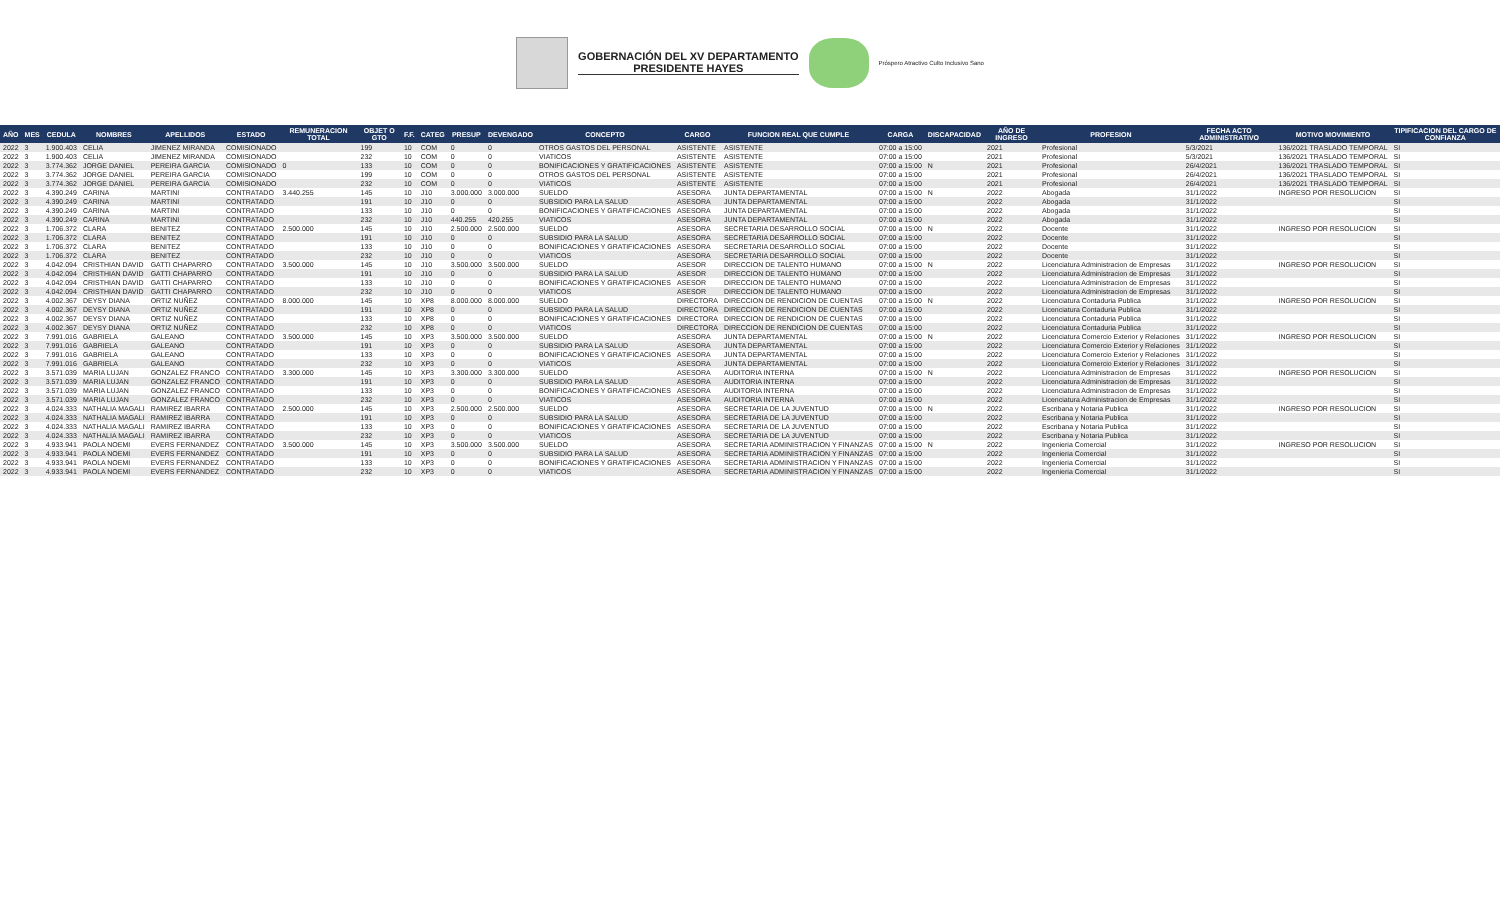GOBERNACIÓN DEL XV DEPARTAMENTO
PRESIDENTE HAYES
Próspero Atractivo Culto Inclusivo Sano
| AÑO | MES | CEDULA | NOMBRES | APELLIDOS | ESTADO | REMUNERACION TOTAL | OBJET O GTO | F.F. | CATEG | PRESUP | DEVENGADO | CONCEPTO | CARGO | FUNCION REAL QUE CUMPLE | CARGA | DISCAPACIDAD | AÑO DE INGRESO | PROFESION | FECHA ACTO ADMINISTRATIVO | MOTIVO MOVIMIENTO | TIPIFICACION DEL CARGO DE CONFIANZA |
| --- | --- | --- | --- | --- | --- | --- | --- | --- | --- | --- | --- | --- | --- | --- | --- | --- | --- | --- | --- | --- | --- |
| 2022 | 3 | 1.900.403 | CELIA | JIMENEZ MIRANDA | COMISIONADO | | 199 | 10 | COM | 0 | 0 | OTROS GASTOS DEL PERSONAL | ASISTENTE | ASISTENTE | 07:00 a 15:00 | | 2021 | Profesional | 5/3/2021 | 136/2021 TRASLADO TEMPORAL | SI |
| 2022 | 3 | 1.900.403 | CELIA | JIMENEZ MIRANDA | COMISIONADO | | 232 | 10 | COM | 0 | 0 | VIATICOS | ASISTENTE | ASISTENTE | 07:00 a 15:00 | | 2021 | Profesional | 5/3/2021 | 136/2021 TRASLADO TEMPORAL | SI |
| 2022 | 3 | 3.774.362 | JORGE DANIEL | PEREIRA GARCIA | COMISIONADO | 0 | 133 | 10 | COM | 0 | 0 | BONIFICACIONES Y GRATIFICACIONES | ASISTENTE | ASISTENTE | 07:00 a 15:00 | N | 2021 | Profesional | 26/4/2021 | 136/2021 TRASLADO TEMPORAL | SI |
| 2022 | 3 | 3.774.362 | JORGE DANIEL | PEREIRA GARCIA | COMISIONADO | | 199 | 10 | COM | 0 | 0 | OTROS GASTOS DEL PERSONAL | ASISTENTE | ASISTENTE | 07:00 a 15:00 | | 2021 | Profesional | 26/4/2021 | 136/2021 TRASLADO TEMPORAL | SI |
| 2022 | 3 | 3.774.362 | JORGE DANIEL | PEREIRA GARCIA | COMISIONADO | | 232 | 10 | COM | 0 | 0 | VIATICOS | ASISTENTE | ASISTENTE | 07:00 a 15:00 | | 2021 | Profesional | 26/4/2021 | 136/2021 TRASLADO TEMPORAL | SI |
| 2022 | 3 | 4.390.249 | CARINA | MARTINI | CONTRATADO | 3.440.255 | 145 | 10 | J10 | 3.000.000 | 3.000.000 | SUELDO | ASESORA | JUNTA DEPARTAMENTAL | 07:00 a 15:00 | N | 2022 | Abogada | 31/1/2022 | INGRESO POR RESOLUCION | SI |
| 2022 | 3 | 4.390.249 | CARINA | MARTINI | CONTRATADO | | 191 | 10 | J10 | 0 | 0 | SUBSIDIO PARA LA SALUD | ASESORA | JUNTA DEPARTAMENTAL | 07:00 a 15:00 | | 2022 | Abogada | 31/1/2022 | | SI |
| 2022 | 3 | 4.390.249 | CARINA | MARTINI | CONTRATADO | | 133 | 10 | J10 | 0 | 0 | BONIFICACIONES Y GRATIFICACIONES | ASESORA | JUNTA DEPARTAMENTAL | 07:00 a 15:00 | | 2022 | Abogada | 31/1/2022 | | SI |
| 2022 | 3 | 4.390.249 | CARINA | MARTINI | CONTRATADO | | 232 | 10 | J10 | 440.255 | 420.255 | VIATICOS | ASESORA | JUNTA DEPARTAMENTAL | 07:00 a 15:00 | | 2022 | Abogada | 31/1/2022 | | SI |
| 2022 | 3 | 1.706.372 | CLARA | BENITEZ | CONTRATADO | 2.500.000 | 145 | 10 | J10 | 2.500.000 | 2.500.000 | SUELDO | ASESORA | SECRETARIA DESARROLLO SOCIAL | 07:00 a 15:00 | N | 2022 | Docente | 31/1/2022 | INGRESO POR RESOLUCION | SI |
| 2022 | 3 | 1.706.372 | CLARA | BENITEZ | CONTRATADO | | 191 | 10 | J10 | 0 | 0 | SUBSIDIO PARA LA SALUD | ASESORA | SECRETARIA DESARROLLO SOCIAL | 07:00 a 15:00 | | 2022 | Docente | 31/1/2022 | | SI |
| 2022 | 3 | 1.706.372 | CLARA | BENITEZ | CONTRATADO | | 133 | 10 | J10 | 0 | 0 | BONIFICACIONES Y GRATIFICACIONES | ASESORA | SECRETARIA DESARROLLO SOCIAL | 07:00 a 15:00 | | 2022 | Docente | 31/1/2022 | | SI |
| 2022 | 3 | 1.706.372 | CLARA | BENITEZ | CONTRATADO | | 232 | 10 | J10 | 0 | 0 | VIATICOS | ASESORA | SECRETARIA DESARROLLO SOCIAL | 07:00 a 15:00 | | 2022 | Docente | 31/1/2022 | | SI |
| 2022 | 3 | 4.042.094 | CRISTHIAN DAVID | GATTI CHAPARRO | CONTRATADO | 3.500.000 | 145 | 10 | J10 | 3.500.000 | 3.500.000 | SUELDO | ASESOR | DIRECCION DE TALENTO HUMANO | 07:00 a 15:00 | N | 2022 | Licenciatura Administracion de Empresas | 31/1/2022 | INGRESO POR RESOLUCION | SI |
| 2022 | 3 | 4.042.094 | CRISTHIAN DAVID | GATTI CHAPARRO | CONTRATADO | | 191 | 10 | J10 | 0 | 0 | SUBSIDIO PARA LA SALUD | ASESOR | DIRECCION DE TALENTO HUMANO | 07:00 a 15:00 | | 2022 | Licenciatura Administracion de Empresas | 31/1/2022 | | SI |
| 2022 | 3 | 4.042.094 | CRISTHIAN DAVID | GATTI CHAPARRO | CONTRATADO | | 133 | 10 | J10 | 0 | 0 | BONIFICACIONES Y GRATIFICACIONES | ASESOR | DIRECCION DE TALENTO HUMANO | 07:00 a 15:00 | | 2022 | Licenciatura Administracion de Empresas | 31/1/2022 | | SI |
| 2022 | 3 | 4.042.094 | CRISTHIAN DAVID | GATTI CHAPARRO | CONTRATADO | | 232 | 10 | J10 | 0 | 0 | VIATICOS | ASESOR | DIRECCION DE TALENTO HUMANO | 07:00 a 15:00 | | 2022 | Licenciatura Administracion de Empresas | 31/1/2022 | | SI |
| 2022 | 3 | 4.002.367 | DEYSY DIANA | ORTIZ NUÑEZ | CONTRATADO | 8.000.000 | 145 | 10 | XP8 | 8.000.000 | 8.000.000 | SUELDO | DIRECTORA | DIRECCION DE RENDICION DE CUENTAS | 07:00 a 15:00 | N | 2022 | Licenciatura Contaduria Publica | 31/1/2022 | INGRESO POR RESOLUCION | SI |
| 2022 | 3 | 4.002.367 | DEYSY DIANA | ORTIZ NUÑEZ | CONTRATADO | | 191 | 10 | XP8 | 0 | 0 | SUBSIDIO PARA LA SALUD | DIRECTORA | DIRECCION DE RENDICION DE CUENTAS | 07:00 a 15:00 | | 2022 | Licenciatura Contaduria Publica | 31/1/2022 | | SI |
| 2022 | 3 | 4.002.367 | DEYSY DIANA | ORTIZ NUÑEZ | CONTRATADO | | 133 | 10 | XP8 | 0 | 0 | BONIFICACIONES Y GRATIFICACIONES | DIRECTORA | DIRECCION DE RENDICION DE CUENTAS | 07:00 a 15:00 | | 2022 | Licenciatura Contaduria Publica | 31/1/2022 | | SI |
| 2022 | 3 | 4.002.367 | DEYSY DIANA | ORTIZ NUÑEZ | CONTRATADO | | 232 | 10 | XP8 | 0 | 0 | VIATICOS | DIRECTORA | DIRECCION DE RENDICION DE CUENTAS | 07:00 a 15:00 | | 2022 | Licenciatura Contaduria Publica | 31/1/2022 | | SI |
| 2022 | 3 | 7.991.016 | GABRIELA | GALEANO | CONTRATADO | 3.500.000 | 145 | 10 | XP3 | 3.500.000 | 3.500.000 | SUELDO | ASESORA | JUNTA DEPARTAMENTAL | 07:00 a 15:00 | N | 2022 | Licenciatura Comercio Exterior y Relaciones | 31/1/2022 | INGRESO POR RESOLUCION | SI |
| 2022 | 3 | 7.991.016 | GABRIELA | GALEANO | CONTRATADO | | 191 | 10 | XP3 | 0 | 0 | SUBSIDIO PARA LA SALUD | ASESORA | JUNTA DEPARTAMENTAL | 07:00 a 15:00 | | 2022 | Licenciatura Comercio Exterior y Relaciones | 31/1/2022 | | SI |
| 2022 | 3 | 7.991.016 | GABRIELA | GALEANO | CONTRATADO | | 133 | 10 | XP3 | 0 | 0 | BONIFICACIONES Y GRATIFICACIONES | ASESORA | JUNTA DEPARTAMENTAL | 07:00 a 15:00 | | 2022 | Licenciatura Comercio Exterior y Relaciones | 31/1/2022 | | SI |
| 2022 | 3 | 7.991.016 | GABRIELA | GALEANO | CONTRATADO | | 232 | 10 | XP3 | 0 | 0 | VIATICOS | ASESORA | JUNTA DEPARTAMENTAL | 07:00 a 15:00 | | 2022 | Licenciatura Comercio Exterior y Relaciones | 31/1/2022 | | SI |
| 2022 | 3 | 3.571.039 | MARIA LUJAN | GONZALEZ FRANCO | CONTRATADO | 3.300.000 | 145 | 10 | XP3 | 3.300.000 | 3.300.000 | SUELDO | ASESORA | AUDITORIA INTERNA | 07:00 a 15:00 | N | 2022 | Licenciatura Administracion de Empresas | 31/1/2022 | INGRESO POR RESOLUCION | SI |
| 2022 | 3 | 3.571.039 | MARIA LUJAN | GONZALEZ FRANCO | CONTRATADO | | 191 | 10 | XP3 | 0 | 0 | SUBSIDIO PARA LA SALUD | ASESORA | AUDITORIA INTERNA | 07:00 a 15:00 | | 2022 | Licenciatura Administracion de Empresas | 31/1/2022 | | SI |
| 2022 | 3 | 3.571.039 | MARIA LUJAN | GONZALEZ FRANCO | CONTRATADO | | 133 | 10 | XP3 | 0 | 0 | BONIFICACIONES Y GRATIFICACIONES | ASESORA | AUDITORIA INTERNA | 07:00 a 15:00 | | 2022 | Licenciatura Administracion de Empresas | 31/1/2022 | | SI |
| 2022 | 3 | 3.571.039 | MARIA LUJAN | GONZALEZ FRANCO | CONTRATADO | | 232 | 10 | XP3 | 0 | 0 | VIATICOS | ASESORA | AUDITORIA INTERNA | 07:00 a 15:00 | | 2022 | Licenciatura Administracion de Empresas | 31/1/2022 | | SI |
| 2022 | 3 | 4.024.333 | NATHALIA MAGALI | RAMIREZ IBARRA | CONTRATADO | 2.500.000 | 145 | 10 | XP3 | 2.500.000 | 2.500.000 | SUELDO | ASESORA | SECRETARIA DE LA JUVENTUD | 07:00 a 15:00 | N | 2022 | Escribana y Notaria Publica | 31/1/2022 | INGRESO POR RESOLUCION | SI |
| 2022 | 3 | 4.024.333 | NATHALIA MAGALI | RAMIREZ IBARRA | CONTRATADO | | 191 | 10 | XP3 | 0 | 0 | SUBSIDIO PARA LA SALUD | ASESORA | SECRETARIA DE LA JUVENTUD | 07:00 a 15:00 | | 2022 | Escribana y Notaria Publica | 31/1/2022 | | SI |
| 2022 | 3 | 4.024.333 | NATHALIA MAGALI | RAMIREZ IBARRA | CONTRATADO | | 133 | 10 | XP3 | 0 | 0 | BONIFICACIONES Y GRATIFICACIONES | ASESORA | SECRETARIA DE LA JUVENTUD | 07:00 a 15:00 | | 2022 | Escribana y Notaria Publica | 31/1/2022 | | SI |
| 2022 | 3 | 4.024.333 | NATHALIA MAGALI | RAMIREZ IBARRA | CONTRATADO | | 232 | 10 | XP3 | 0 | 0 | VIATICOS | ASESORA | SECRETARIA DE LA JUVENTUD | 07:00 a 15:00 | | 2022 | Escribana y Notaria Publica | 31/1/2022 | | SI |
| 2022 | 3 | 4.933.941 | PAOLA NOEMI | EVERS FERNANDEZ | CONTRATADO | 3.500.000 | 145 | 10 | XP3 | 3.500.000 | 3.500.000 | SUELDO | ASESORA | SECRETARIA ADMINISTRACION Y FINANZAS | 07:00 a 15:00 | N | 2022 | Ingenieria Comercial | 31/1/2022 | INGRESO POR RESOLUCION | SI |
| 2022 | 3 | 4.933.941 | PAOLA NOEMI | EVERS FERNANDEZ | CONTRATADO | | 191 | 10 | XP3 | 0 | 0 | SUBSIDIO PARA LA SALUD | ASESORA | SECRETARIA ADMINISTRACION Y FINANZAS | 07:00 a 15:00 | | 2022 | Ingenieria Comercial | 31/1/2022 | | SI |
| 2022 | 3 | 4.933.941 | PAOLA NOEMI | EVERS FERNANDEZ | CONTRATADO | | 133 | 10 | XP3 | 0 | 0 | BONIFICACIONES Y GRATIFICACIONES | ASESORA | SECRETARIA ADMINISTRACION Y FINANZAS | 07:00 a 15:00 | | 2022 | Ingenieria Comercial | 31/1/2022 | | SI |
| 2022 | 3 | 4.933.941 | PAOLA NOEMI | EVERS FERNANDEZ | CONTRATADO | | 232 | 10 | XP3 | 0 | 0 | VIATICOS | ASESORA | SECRETARIA ADMINISTRACION Y FINANZAS | 07:00 a 15:00 | | 2022 | Ingenieria Comercial | 31/1/2022 | | SI |